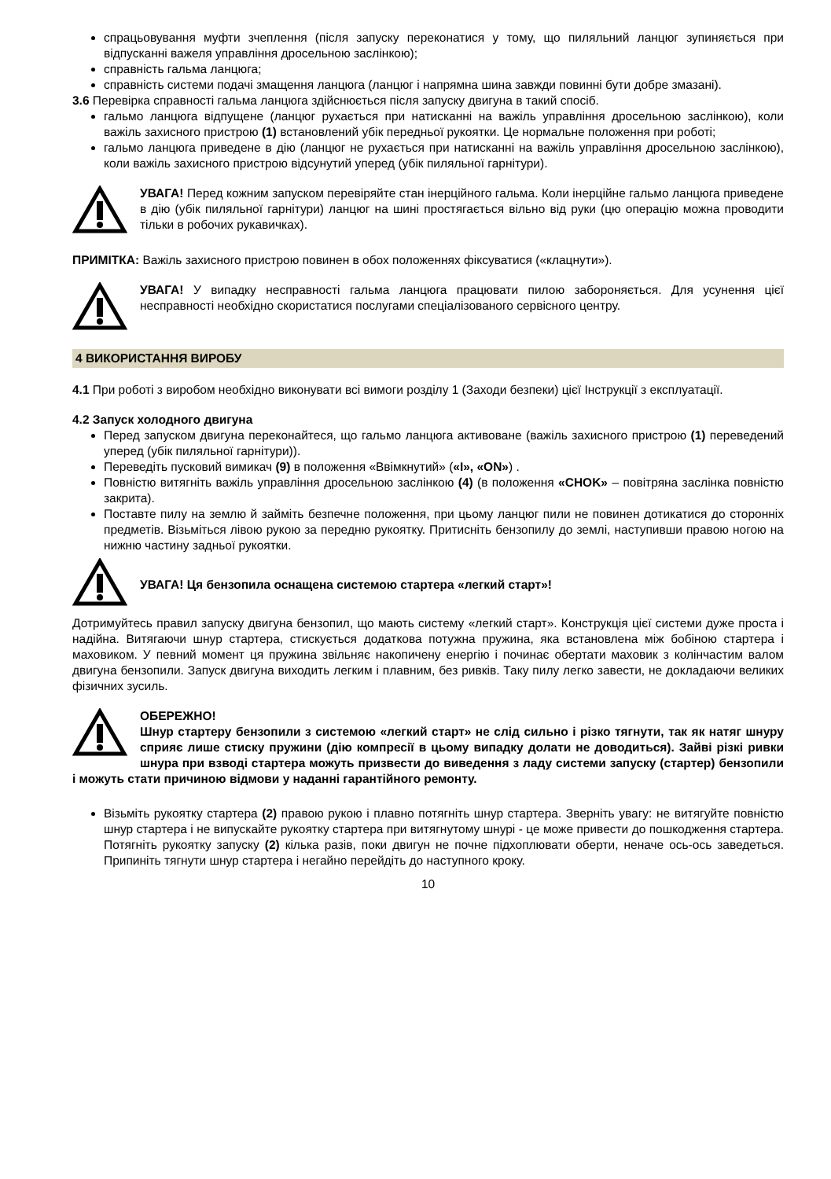спрацьовування муфти зчеплення (після запуску переконатися у тому, що пиляльний ланцюг зупиняється при відпусканні важеля управління дросельною заслінкою);
справність гальма ланцюга;
справність системи подачі змащення ланцюга (ланцюг і напрямна шина завжди повинні бути добре змазані).
3.6 Перевірка справності гальма ланцюга здійснюється після запуску двигуна в такий спосіб.
гальмо ланцюга відпущене (ланцюг рухається при натисканні на важіль управління дросельною заслінкою), коли важіль захисного пристрою (1) встановлений убік передньої рукоятки. Це нормальне положення при роботі;
гальмо ланцюга приведене в дію (ланцюг не рухається при натисканні на важіль управління дросельною заслінкою), коли важіль захисного пристрою відсунутий уперед (убік пиляльної гарнітури).
УВАГА! Перед кожним запуском перевіряйте стан інерційного гальма. Коли інерційне гальмо ланцюга приведене в дію (убік пиляльної гарнітури) ланцюг на шині простягається вільно від руки (цю операцію можна проводити тільки в робочих рукавичках).
ПРИМІТКА: Важіль захисного пристрою повинен в обох положеннях фіксуватися («клацнути»).
УВАГА! У випадку несправності гальма ланцюга працювати пилою забороняється. Для усунення цієї несправності необхідно скористатися послугами спеціалізованого сервісного центру.
4 ВИКОРИСТАННЯ ВИРОБУ
4.1 При роботі з виробом необхідно виконувати всі вимоги розділу 1 (Заходи безпеки) цієї Інструкції з експлуатації.
4.2 Запуск холодного двигуна
Перед запуском двигуна переконайтеся, що гальмо ланцюга активоване (важіль захисного пристрою (1) переведений уперед (убік пиляльної гарнітури)).
Переведіть пусковий вимикач (9) в положення «Ввімкнутий» («I», «ON») .
Повністю витягніть важіль управління дросельною заслінкою (4) (в положення «CHOK» – повітряна заслінка повністю закрита).
Поставте пилу на землю й займіть безпечне положення, при цьому ланцюг пили не повинен дотикатися до сторонніх предметів. Візьміться лівою рукою за передню рукоятку. Притисніть бензопилу до землі, наступивши правою ногою на нижню частину задньої рукоятки.
УВАГА! Ця бензопила оснащена системою стартера «легкий старт»!
Дотримуйтесь правил запуску двигуна бензопил, що мають систему «легкий старт». Конструкція цієї системи дуже проста і надійна. Витягаючи шнур стартера, стискується додаткова потужна пружина, яка встановлена між бобіною стартера і маховиком. У певний момент ця пружина звільняє накопичену енергію і починає обертати маховик з колінчастим валом двигуна бензопили. Запуск двигуна виходить легким і плавним, без ривків. Таку пилу легко завести, не докладаючи великих фізичних зусиль.
ОБЕРЕЖНО!
Шнур стартеру бензопили з системою «легкий старт» не слід сильно і різко тягнути, так як натяг шнуру сприяє лише стиску пружини (дію компресії в цьому випадку долати не доводиться). Зайві різкі ривки шнура при взводі стартера можуть призвести до виведення з ладу системи запуску (стартер) бензопили і можуть стати причиною відмови у наданні гарантійного ремонту.
Візьміть рукоятку стартера (2) правою рукою і плавно потягніть шнур стартера. Зверніть увагу: не витягуйте повністю шнур стартера і не випускайте рукоятку стартера при витягнутому шнурі - це може привести до пошкодження стартера. Потягніть рукоятку запуску (2) кілька разів, поки двигун не почне підхоплювати оберти, неначе ось-ось заведеться. Припиніть тягнути шнур стартера і негайно перейдіть до наступного кроку.
10